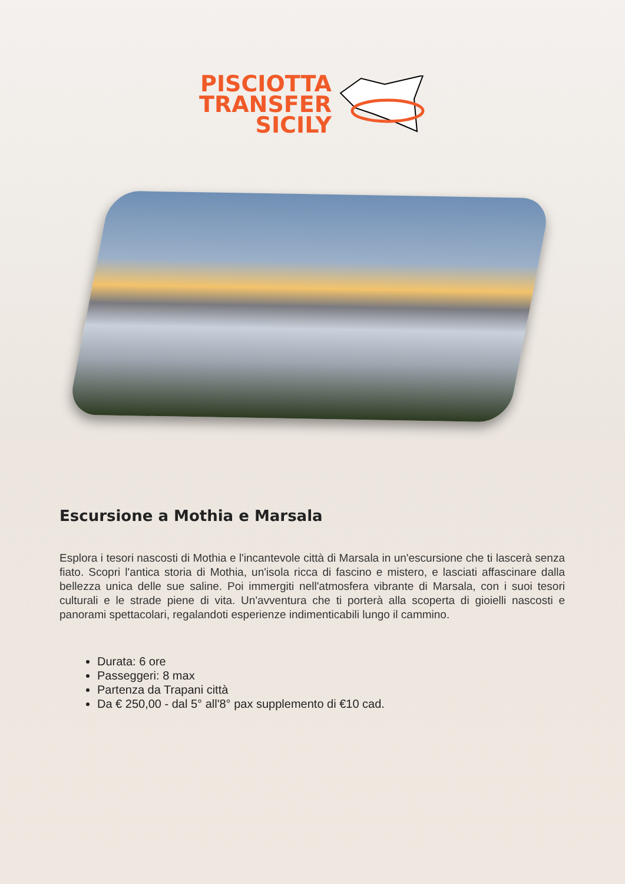PISCIOTTA
TRANSFER
SICILY
Escursione a Mothia e Marsala
Esplora i tesori nascosti di Mothia e l'incantevole città di Marsala in un'escursione che ti lascerà senza fiato. Scopri l'antica storia di Mothia, un'isola ricca di fascino e mistero, e lasciati affascinare dalla bellezza unica delle sue saline. Poi immergiti nell'atmosfera vibrante di Marsala, con i suoi tesori culturali e le strade piene di vita. Un'avventura che ti porterà alla scoperta di gioielli nascosti e panorami spettacolari, regalandoti esperienze indimenticabili lungo il cammino.
Durata: 6 ore
Passeggeri: 8 max
Partenza da Trapani città
Da € 250,00 - dal 5° all'8° pax supplemento di €10 cad.